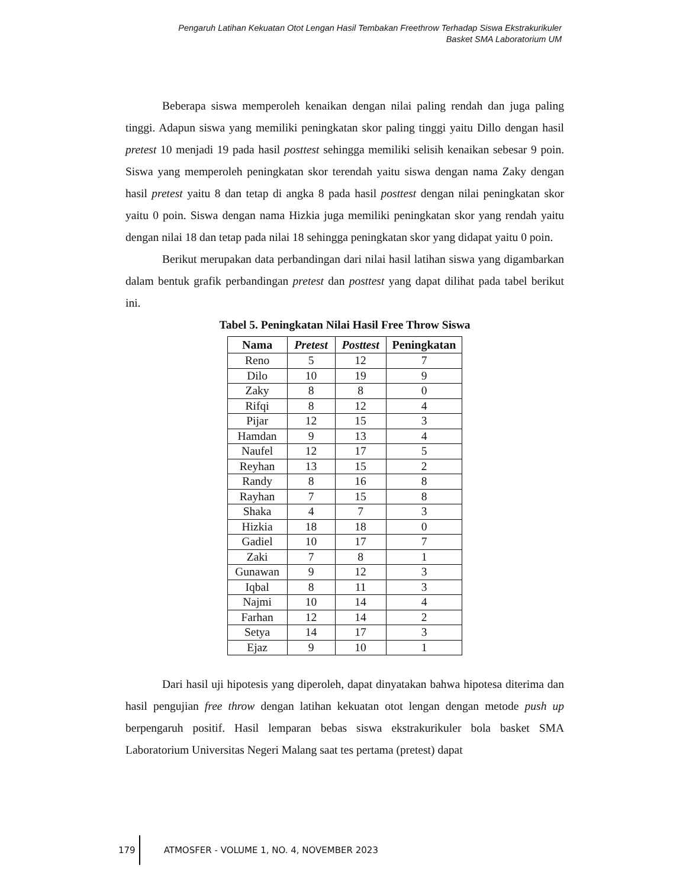Pengaruh Latihan Kekuatan Otot Lengan Hasil Tembakan Freethrow Terhadap Siswa Ekstrakurikuler
Basket SMA Laboratorium UM
Beberapa siswa memperoleh kenaikan dengan nilai paling rendah dan juga paling tinggi. Adapun siswa yang memiliki peningkatan skor paling tinggi yaitu Dillo dengan hasil pretest 10 menjadi 19 pada hasil posttest sehingga memiliki selisih kenaikan sebesar 9 poin. Siswa yang memperoleh peningkatan skor terendah yaitu siswa dengan nama Zaky dengan hasil pretest yaitu 8 dan tetap di angka 8 pada hasil posttest dengan nilai peningkatan skor yaitu 0 poin. Siswa dengan nama Hizkia juga memiliki peningkatan skor yang rendah yaitu dengan nilai 18 dan tetap pada nilai 18 sehingga peningkatan skor yang didapat yaitu 0 poin.
Berikut merupakan data perbandingan dari nilai hasil latihan siswa yang digambarkan dalam bentuk grafik perbandingan pretest dan posttest yang dapat dilihat pada tabel berikut ini.
Tabel 5. Peningkatan Nilai Hasil Free Throw Siswa
| Nama | Pretest | Posttest | Peningkatan |
| --- | --- | --- | --- |
| Reno | 5 | 12 | 7 |
| Dilo | 10 | 19 | 9 |
| Zaky | 8 | 8 | 0 |
| Rifqi | 8 | 12 | 4 |
| Pijar | 12 | 15 | 3 |
| Hamdan | 9 | 13 | 4 |
| Naufel | 12 | 17 | 5 |
| Reyhan | 13 | 15 | 2 |
| Randy | 8 | 16 | 8 |
| Rayhan | 7 | 15 | 8 |
| Shaka | 4 | 7 | 3 |
| Hizkia | 18 | 18 | 0 |
| Gadiel | 10 | 17 | 7 |
| Zaki | 7 | 8 | 1 |
| Gunawan | 9 | 12 | 3 |
| Iqbal | 8 | 11 | 3 |
| Najmi | 10 | 14 | 4 |
| Farhan | 12 | 14 | 2 |
| Setya | 14 | 17 | 3 |
| Ejaz | 9 | 10 | 1 |
Dari hasil uji hipotesis yang diperoleh, dapat dinyatakan bahwa hipotesa diterima dan hasil pengujian free throw dengan latihan kekuatan otot lengan dengan metode push up berpengaruh positif. Hasil lemparan bebas siswa ekstrakurikuler bola basket SMA Laboratorium Universitas Negeri Malang saat tes pertama (pretest) dapat
179
ATMOSFER - VOLUME 1, NO. 4, NOVEMBER 2023